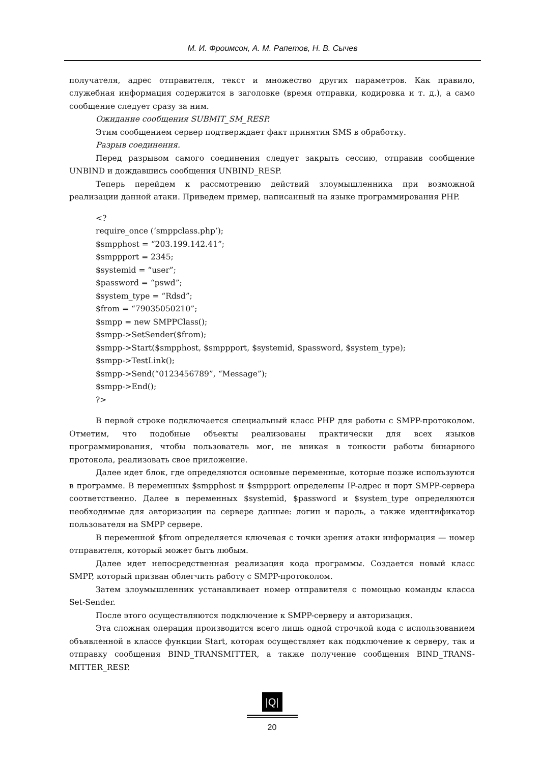М. И. Фроимсон, А. М. Рапетов, Н. В. Сычев
получателя, адрес отправителя, текст и множество других параметров. Как правило, служебная информация содержится в заголовке (время отправки, кодировка и т. д.), а само сообщение следует сразу за ним.
Ожидание сообщения SUBMIT_SM_RESP.
Этим сообщением сервер подтверждает факт принятия SMS в обработку.
Разрыв соединения.
Перед разрывом самого соединения следует закрыть сессию, отправив сообщение UNBIND и дождавшись сообщения UNBIND_RESP.
Теперь перейдем к рассмотрению действий злоумышленника при возможной реализации данной атаки. Приведем пример, написанный на языке программирования PHP.
<?
require_once (‘smppclass.php’);
$smpphost = “203.199.142.41”;
$smppport = 2345;
$systemid = “user”;
$password = “pswd”;
$system_type = “Rdsd”;
$from = “79035050210”;
$smpp = new SMPPClass();
$smpp->SetSender($from);
$smpp->Start($smpphost, $smppport, $systemid, $password, $system_type);
$smpp->TestLink();
$smpp->Send(“0123456789”, “Message”);
$smpp->End();
?>
В первой строке подключается специальный класс PHP для работы с SMPP-протоколом. Отметим, что подобные объекты реализованы практически для всех языков программирования, чтобы пользователь мог, не вникая в тонкости работы бинарного протокола, реализовать свое приложение.
Далее идет блок, где определяются основные переменные, которые позже используются в программе. В переменных $smpphost и $smppport определены IP-адрес и порт SMPP-сервера соответственно. Далее в переменных $systemid, $password и $system_type определяются необходимые для авторизации на сервере данные: логин и пароль, а также идентификатор пользователя на SMPP сервере.
В переменной $from определяется ключевая с точки зрения атаки информация — номер отправителя, который может быть любым.
Далее идет непосредственная реализация кода программы. Создается новый класс SMPP, который призван облегчить работу с SMPP-протоколом.
Затем злоумышленник устанавливает номер отправителя с помощью команды класса Set-Sender.
После этого осуществляются подключение к SMPP-серверу и авторизация.
Эта сложная операция производится всего лишь одной строчкой кода с использованием объявленной в классе функции Start, которая осуществляет как подключение к серверу, так и отправку сообщения BIND_TRANSMITTER, а также получение сообщения BIND_TRANS-MITTER_RESP.
|Q|
20